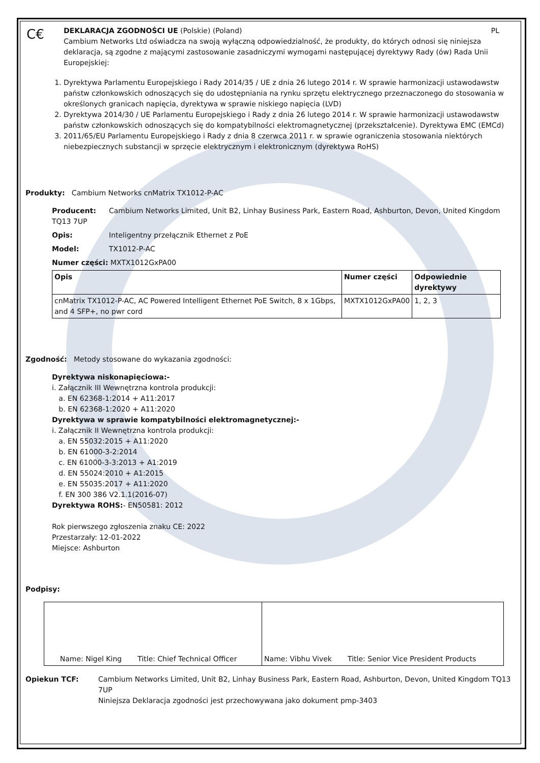C€
DEKLARACJA ZGODNOŚCI UE (Polskie) (Poland) PL
Cambium Networks Ltd oświadcza na swoją wyłączną odpowiedzialność, że produkty, do których odnosi się niniejsza deklaracja, są zgodne z mającymi zastosowanie zasadniczymi wymogami następującej dyrektywy Rady (ów) Rada Unii Europejskiej:
1. Dyrektywa Parlamentu Europejskiego i Rady 2014/35 / UE z dnia 26 lutego 2014 r. W sprawie harmonizacji ustawodawstw państw członkowskich odnoszących się do udostępniania na rynku sprzętu elektrycznego przeznaczonego do stosowania w określonych granicach napięcia, dyrektywa w sprawie niskiego napięcia (LVD)
2. Dyrektywa 2014/30 / UE Parlamentu Europejskiego i Rady z dnia 26 lutego 2014 r. W sprawie harmonizacji ustawodawstw państw członkowskich odnoszących się do kompatybilności elektromagnetycznej (przekształcenie). Dyrektywa EMC (EMCd)
3. 2011/65/EU Parlamentu Europejskiego i Rady z dnia 8 czerwca 2011 r. w sprawie ograniczenia stosowania niektórych niebezpiecznych substancji w sprzęcie elektrycznym i elektronicznym (dyrektywa RoHS)
Produkty: Cambium Networks cnMatrix TX1012-P-AC
Producent: Cambium Networks Limited, Unit B2, Linhay Business Park, Eastern Road, Ashburton, Devon, United Kingdom TQ13 7UP
Opis: Inteligentny przełącznik Ethernet z PoE
Model: TX1012-P-AC
Numer części: MXTX1012GxPA00
| Opis | Numer części | Odpowiednie dyrektywy |
| --- | --- | --- |
| cnMatrix TX1012-P-AC, AC Powered Intelligent Ethernet PoE Switch, 8 x 1Gbps, and 4 SFP+, no pwr cord | MXTX1012GxPA00 | 1, 2, 3 |
Zgodność: Metody stosowane do wykazania zgodności:
Dyrektywa niskonapięciowa:-
i. Załącznik III Wewnętrzna kontrola produkcji:
a. EN 62368-1:2014 + A11:2017
b. EN 62368-1:2020 + A11:2020
Dyrektywa w sprawie kompatybilności elektromagnetycznej:-
i. Załącznik II Wewnętrzna kontrola produkcji:
a. EN 55032:2015 + A11:2020
b. EN 61000-3-2:2014
c. EN 61000-3-3:2013 + A1:2019
d. EN 55024:2010 + A1:2015
e. EN 55035:2017 + A11:2020
f. EN 300 386 V2.1.1(2016-07)
Dyrektywa ROHS:- EN50581: 2012
Rok pierwszego zgłoszenia znaku CE: 2022
Przestarzały: 12-01-2022
Miejsce: Ashburton
Podpisy:
| Name: Nigel King Title: Chief Technical Officer | Name: Vibhu Vivek Title: Senior Vice President Products |
Opiekun TCF: Cambium Networks Limited, Unit B2, Linhay Business Park, Eastern Road, Ashburton, Devon, United Kingdom TQ13 7UP
Niniejsza Deklaracja zgodności jest przechowywana jako dokument pmp-3403